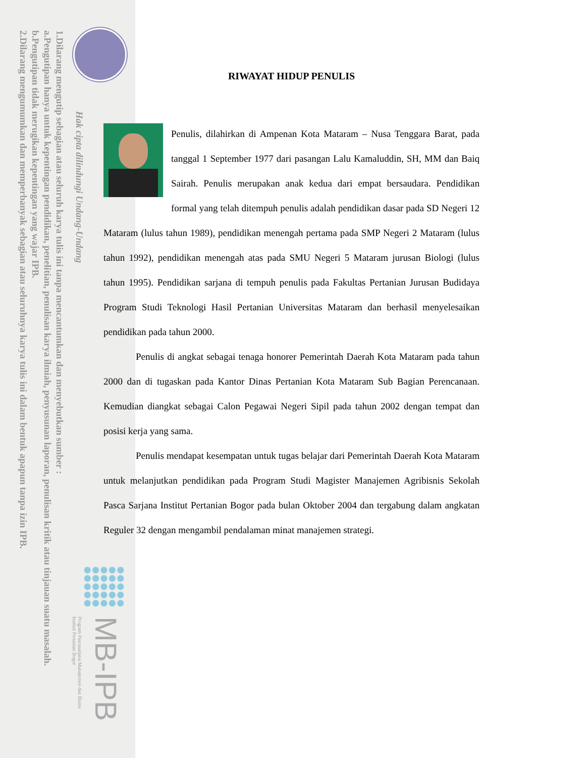1.Dilarang mengutip sebagian atau seluruh karya tulis ini tanpa mencantumkan dan menyebutkan sumber :
a.Pengutipan hanya untuk kepentingan pendidikan, penelitian, penulisan karya ilmiah, penyusunan laporan, penulisan kritik atau tinjauan suatu masalah.
b.Pengutipan tidak merugikan kepentingan yang wajar IPB.
2.Dilarang mengumumkan dan memperbanyak sebagian atau seluruhnya karya tulis ini dalam bentuk apapun tanpa izin IPB.
Hak cipta dilindungi Undang-Undang
MB-IPB
Program Pascasarjana Manajemen dan Bisnis
Institut Pertanian Bogor
RIWAYAT HIDUP PENULIS
Penulis, dilahirkan di Ampenan Kota Mataram – Nusa Tenggara Barat, pada tanggal 1 September 1977 dari pasangan Lalu Kamaluddin, SH, MM dan Baiq Sairah. Penulis merupakan anak kedua dari empat bersaudara. Pendidikan formal yang telah ditempuh penulis adalah pendidikan dasar pada SD Negeri 12 Mataram (lulus tahun 1989), pendidikan menengah pertama pada SMP Negeri 2 Mataram (lulus tahun 1992), pendidikan menengah atas pada SMU Negeri 5 Mataram jurusan Biologi (lulus tahun 1995). Pendidikan sarjana di tempuh penulis pada Fakultas Pertanian Jurusan Budidaya Program Studi Teknologi Hasil Pertanian Universitas Mataram dan berhasil menyelesaikan pendidikan pada tahun 2000.
Penulis di angkat sebagai tenaga honorer Pemerintah Daerah Kota Mataram pada tahun 2000 dan di tugaskan pada Kantor Dinas Pertanian Kota Mataram Sub Bagian Perencanaan. Kemudian diangkat sebagai Calon Pegawai Negeri Sipil pada tahun 2002 dengan tempat dan posisi kerja yang sama.
Penulis mendapat kesempatan untuk tugas belajar dari Pemerintah Daerah Kota Mataram untuk melanjutkan pendidikan pada Program Studi Magister Manajemen Agribisnis Sekolah Pasca Sarjana Institut Pertanian Bogor pada bulan Oktober 2004 dan tergabung dalam angkatan Reguler 32 dengan mengambil pendalaman minat manajemen strategi.